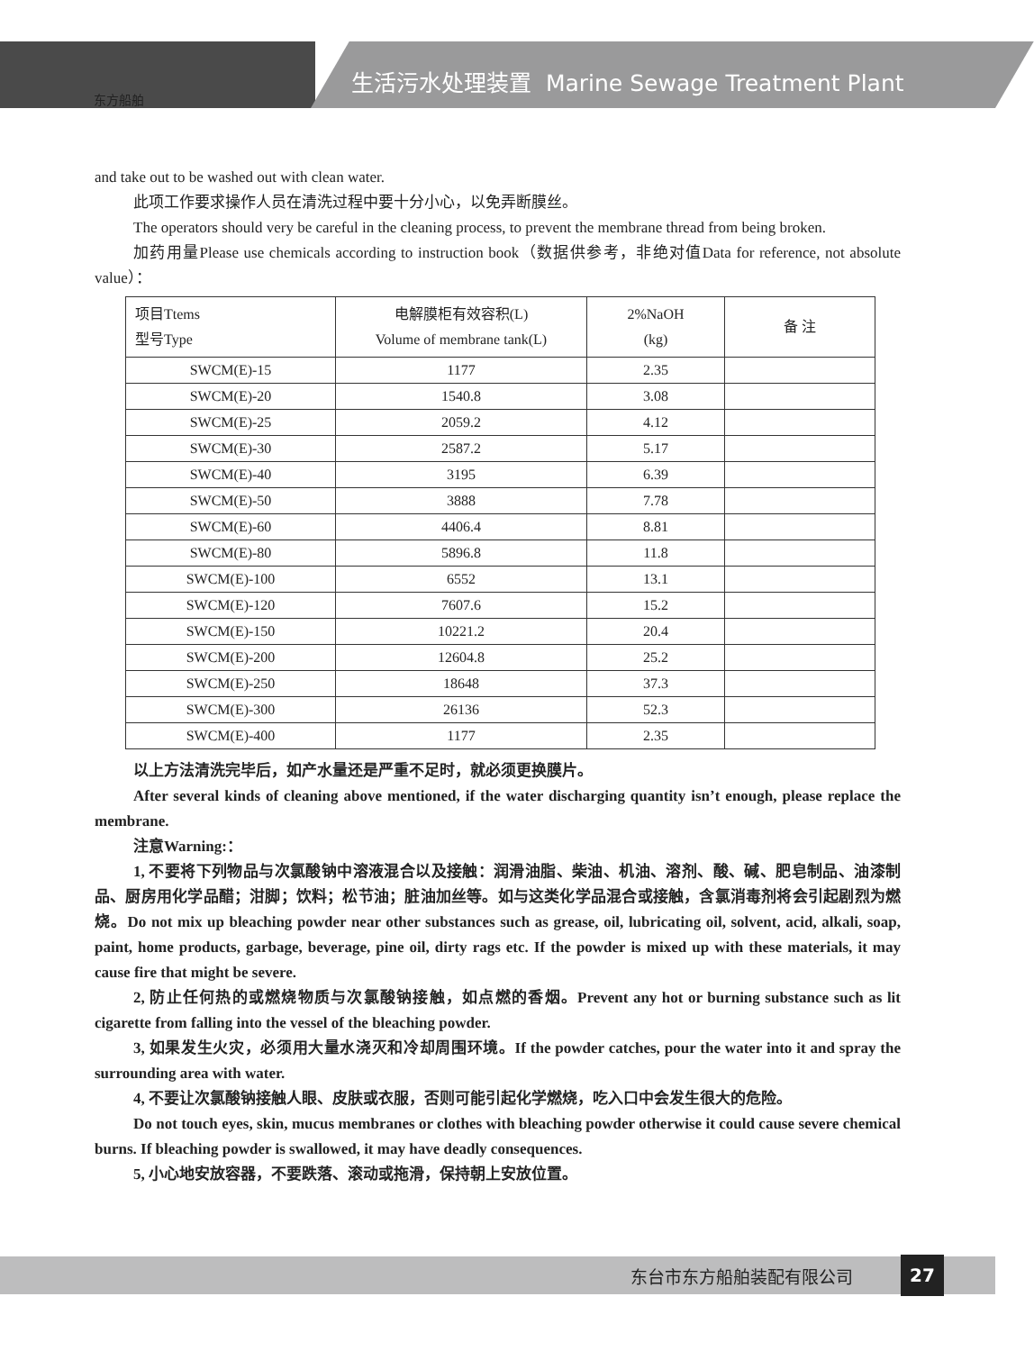东方船舶
生活污水处理装置 Marine Sewage Treatment Plant
and take out to be washed out with clean water.
此项工作要求操作人员在清洗过程中要十分小心，以免弄断膜丝。
The operators should very be careful in the cleaning process, to prevent the membrane thread from being broken.
加药用量Please use chemicals according to instruction book（数据供参考，非绝对值Data for reference, not absolute value）：
| 项目Ttems 型号Type | 电解膜柜有效容积(L) Volume of membrane tank(L) | 2%NaOH (kg) | 备 注 |
| --- | --- | --- | --- |
| SWCM(E)-15 | 1177 | 2.35 | |
| SWCM(E)-20 | 1540.8 | 3.08 | |
| SWCM(E)-25 | 2059.2 | 4.12 | |
| SWCM(E)-30 | 2587.2 | 5.17 | |
| SWCM(E)-40 | 3195 | 6.39 | |
| SWCM(E)-50 | 3888 | 7.78 | |
| SWCM(E)-60 | 4406.4 | 8.81 | |
| SWCM(E)-80 | 5896.8 | 11.8 | |
| SWCM(E)-100 | 6552 | 13.1 | |
| SWCM(E)-120 | 7607.6 | 15.2 | |
| SWCM(E)-150 | 10221.2 | 20.4 | |
| SWCM(E)-200 | 12604.8 | 25.2 | |
| SWCM(E)-250 | 18648 | 37.3 | |
| SWCM(E)-300 | 26136 | 52.3 | |
| SWCM(E)-400 | 1177 | 2.35 | |
以上方法清洗完毕后，如产水量还是严重不足时，就必须更换膜片。
After several kinds of cleaning above mentioned, if the water discharging quantity isn’t enough, please replace the membrane.
注意Warning:：
1, 不要将下列物品与次氯酸钠中溶液混合以及接触：润滑油脂、柴油、机油、溶剂、酸、碱、肥皂制品、油漆制品、厨房用化学品醋；泔脚；饮料；松节油；脏油加丝等。如与这类化学品混合或接触，含氯消毒剂将会引起剧烈为燃烧。Do not mix up bleaching powder near other substances such as grease, oil, lubricating oil, solvent, acid, alkali, soap, paint, home products, garbage, beverage, pine oil, dirty rags etc. If the powder is mixed up with these materials, it may cause fire that might be severe.
2, 防止任何热的或燃烧物质与次氯酸钠接触，如点燃的香烟。Prevent any hot or burning substance such as lit cigarette from falling into the vessel of the bleaching powder.
3, 如果发生火灾，必须用大量水浇灭和冷却周围环境。If the powder catches, pour the water into it and spray the surrounding area with water.
4, 不要让次氯酸钠接触人眼、皮肤或衣服，否则可能引起化学燃烧，吃入口中会发生很大的危险。
Do not touch eyes, skin, mucus membranes or clothes with bleaching powder otherwise it could cause severe chemical burns. If bleaching powder is swallowed, it may have deadly consequences.
5, 小心地安放容器，不要跌落、滚动或拖滑，保持朝上安放位置。
东台市东方船舶装配有限公司 27